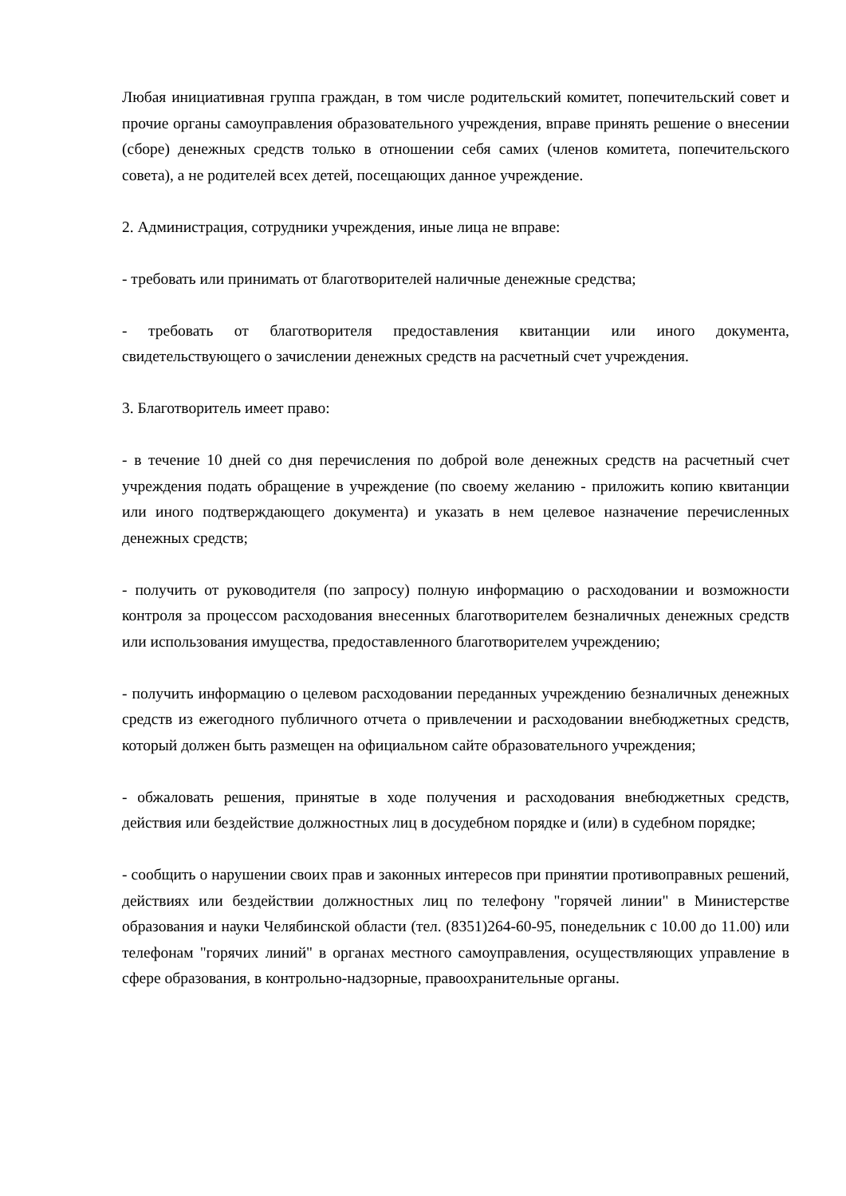Любая инициативная группа граждан, в том числе родительский комитет, попечительский совет и прочие органы самоуправления образовательного учреждения, вправе принять решение о внесении (сборе) денежных средств только в отношении себя самих (членов комитета, попечительского совета), а не родителей всех детей, посещающих данное учреждение.
2. Администрация, сотрудники учреждения, иные лица не вправе:
- требовать или принимать от благотворителей наличные денежные средства;
- требовать от благотворителя предоставления квитанции или иного документа, свидетельствующего о зачислении денежных средств на расчетный счет учреждения.
3. Благотворитель имеет право:
- в течение 10 дней со дня перечисления по доброй воле денежных средств на расчетный счет учреждения подать обращение в учреждение (по своему желанию - приложить копию квитанции или иного подтверждающего документа) и указать в нем целевое назначение перечисленных денежных средств;
- получить от руководителя (по запросу) полную информацию о расходовании и возможности контроля за процессом расходования внесенных благотворителем безналичных денежных средств или использования имущества, предоставленного благотворителем учреждению;
- получить информацию о целевом расходовании переданных учреждению безналичных денежных средств из ежегодного публичного отчета о привлечении и расходовании внебюджетных средств, который должен быть размещен на официальном сайте образовательного учреждения;
- обжаловать решения, принятые в ходе получения и расходования внебюджетных средств, действия или бездействие должностных лиц в досудебном порядке и (или) в судебном порядке;
- сообщить о нарушении своих прав и законных интересов при принятии противоправных решений, действиях или бездействии должностных лиц по телефону "горячей линии" в Министерстве образования и науки Челябинской области (тел. (8351)264-60-95, понедельник с 10.00 до 11.00) или телефонам "горячих линий" в органах местного самоуправления, осуществляющих управление в сфере образования, в контрольно-надзорные, правоохранительные органы.